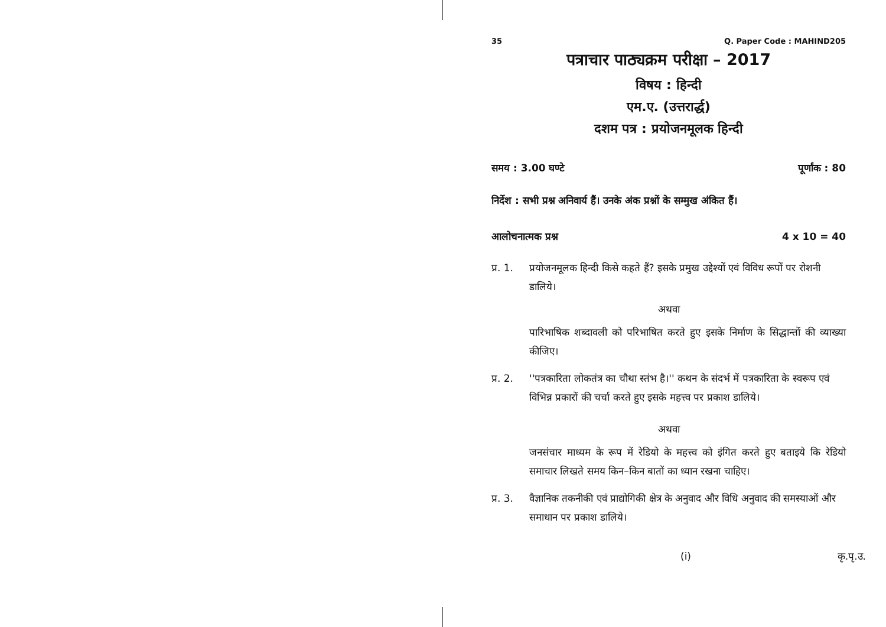35 Q. Paper Code : MAHIND205
पत्राचार पाठ्यक्रम परीक्षा – 2017
विषय : हिन्दी
एम.ए. (उत्तरार्द्ध)
दशम पत्र : प्रयोजनमूलक हिन्दी
समय : 3.00 घण्टे पूर्णांक : 80
निर्देश : सभी प्रश्न अनिवार्य हैं। उनके अंक प्रश्नों के सम्मुख अंकित हैं।
आलोचनात्मक प्रश्न 4 x 10 = 40
प्र. 1. प्रयोजनमूलक हिन्दी किसे कहते हैं? इसके प्रमुख उद्देश्यों एवं विविध रूपों पर रोशनी डालिये।
अथवा
पारिभाषिक शब्दावली को परिभाषित करते हुए इसके निर्माण के सिद्धान्तों की व्याख्या कीजिए।
प्र. 2. ''पत्रकारिता लोकतंत्र का चौथा स्तंभ है।'' कथन के संदर्भ में पत्रकारिता के स्वरूप एवं विभिन्न प्रकारों की चर्चा करते हुए इसके महत्त्व पर प्रकाश डालिये।
अथवा
जनसंचार माध्यम के रूप में रेडियो के महत्त्व को इंगित करते हुए बताइये कि रेडियो समाचार लिखते समय किन–किन बातों का ध्यान रखना चाहिए।
प्र. 3. वैज्ञानिक तकनीकी एवं प्राद्योगिकी क्षेत्र के अनुवाद और विधि अनुवाद की समस्याओं और समाधान पर प्रकाश डालिये।
(i) कृ.पृ.उ.